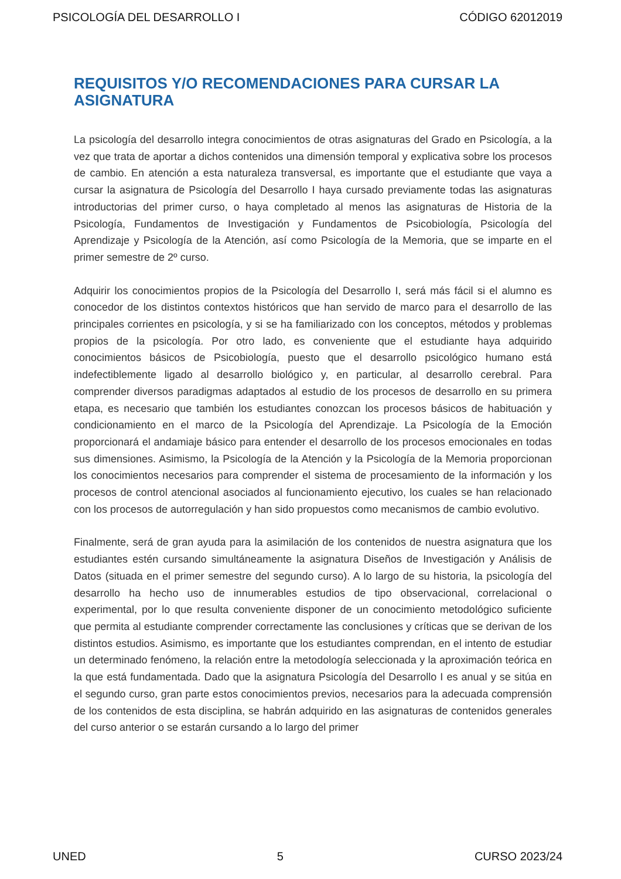PSICOLOGÍA DEL DESARROLLO I CÓDIGO 62012019
REQUISITOS Y/O RECOMENDACIONES PARA CURSAR LA ASIGNATURA
La psicología del desarrollo integra conocimientos de otras asignaturas del Grado en Psicología, a la vez que trata de aportar a dichos contenidos una dimensión temporal y explicativa sobre los procesos de cambio. En atención a esta naturaleza transversal, es importante que el estudiante que vaya a cursar la asignatura de Psicología del Desarrollo I haya cursado previamente todas las asignaturas introductorias del primer curso, o haya completado al menos las asignaturas de Historia de la Psicología, Fundamentos de Investigación y Fundamentos de Psicobiología, Psicología del Aprendizaje y Psicología de la Atención, así como Psicología de la Memoria, que se imparte en el primer semestre de 2º curso.
Adquirir los conocimientos propios de la Psicología del Desarrollo I, será más fácil si el alumno es conocedor de los distintos contextos históricos que han servido de marco para el desarrollo de las principales corrientes en psicología, y si se ha familiarizado con los conceptos, métodos y problemas propios de la psicología. Por otro lado, es conveniente que el estudiante haya adquirido conocimientos básicos de Psicobiología, puesto que el desarrollo psicológico humano está indefectiblemente ligado al desarrollo biológico y, en particular, al desarrollo cerebral. Para comprender diversos paradigmas adaptados al estudio de los procesos de desarrollo en su primera etapa, es necesario que también los estudiantes conozcan los procesos básicos de habituación y condicionamiento en el marco de la Psicología del Aprendizaje. La Psicología de la Emoción proporcionará el andamiaje básico para entender el desarrollo de los procesos emocionales en todas sus dimensiones. Asimismo, la Psicología de la Atención y la Psicología de la Memoria proporcionan los conocimientos necesarios para comprender el sistema de procesamiento de la información y los procesos de control atencional asociados al funcionamiento ejecutivo, los cuales se han relacionado con los procesos de autorregulación y han sido propuestos como mecanismos de cambio evolutivo.
Finalmente, será de gran ayuda para la asimilación de los contenidos de nuestra asignatura que los estudiantes estén cursando simultáneamente la asignatura Diseños de Investigación y Análisis de Datos (situada en el primer semestre del segundo curso). A lo largo de su historia, la psicología del desarrollo ha hecho uso de innumerables estudios de tipo observacional, correlacional o experimental, por lo que resulta conveniente disponer de un conocimiento metodológico suficiente que permita al estudiante comprender correctamente las conclusiones y críticas que se derivan de los distintos estudios. Asimismo, es importante que los estudiantes comprendan, en el intento de estudiar un determinado fenómeno, la relación entre la metodología seleccionada y la aproximación teórica en la que está fundamentada. Dado que la asignatura Psicología del Desarrollo I es anual y se sitúa en el segundo curso, gran parte estos conocimientos previos, necesarios para la adecuada comprensión de los contenidos de esta disciplina, se habrán adquirido en las asignaturas de contenidos generales del curso anterior o se estarán cursando a lo largo del primer
UNED 5 CURSO 2023/24